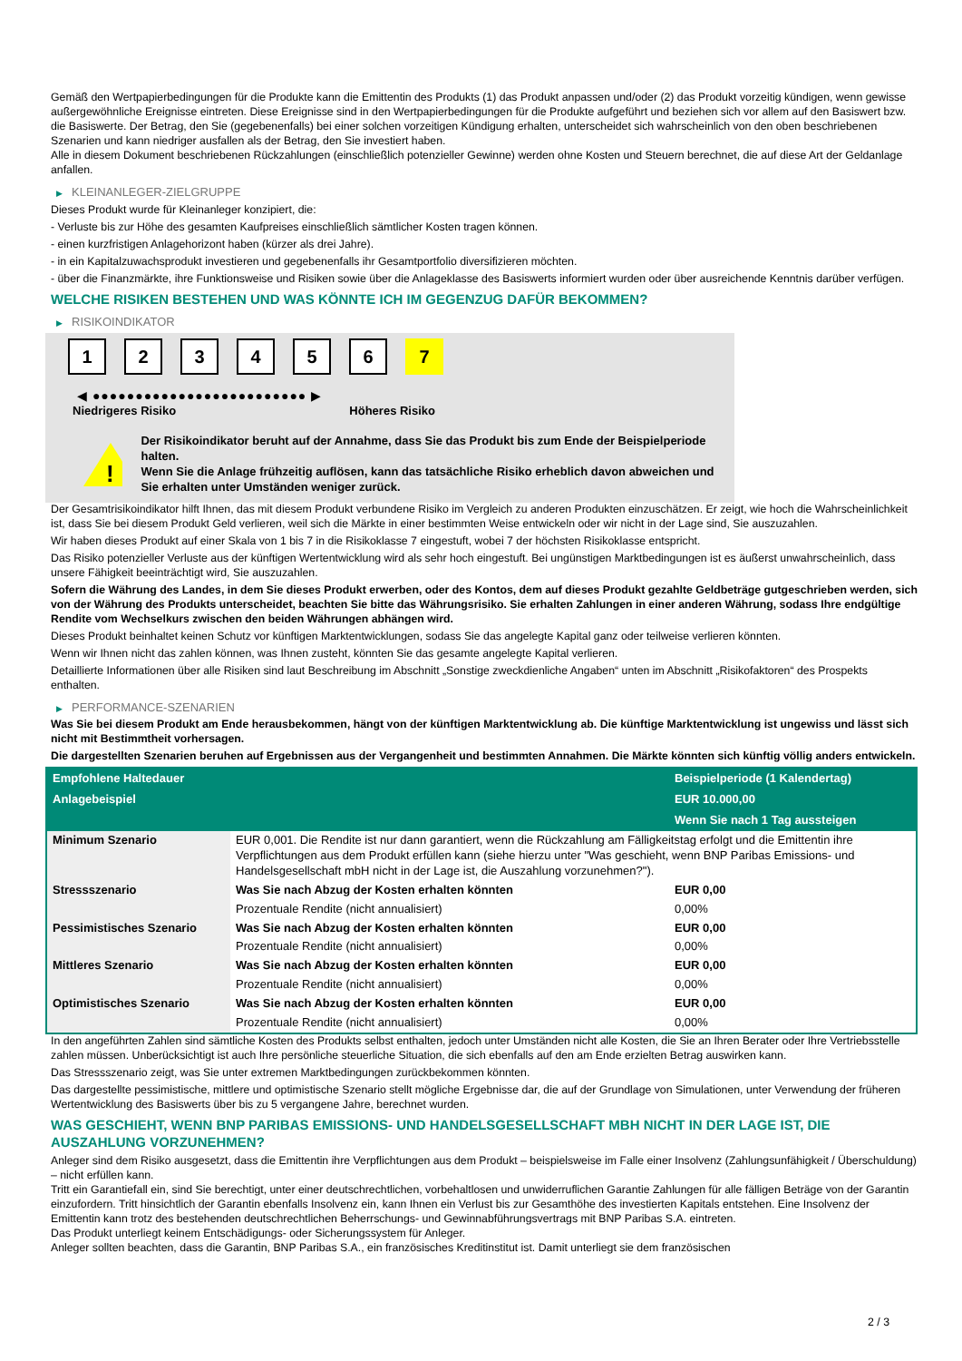Gemäß den Wertpapierbedingungen für die Produkte kann die Emittentin des Produkts (1) das Produkt anpassen und/oder (2) das Produkt vorzeitig kündigen, wenn gewisse außergewöhnliche Ereignisse eintreten. Diese Ereignisse sind in den Wertpapierbedingungen für die Produkte aufgeführt und beziehen sich vor allem auf den Basiswert bzw. die Basiswerte. Der Betrag, den Sie (gegebenenfalls) bei einer solchen vorzeitigen Kündigung erhalten, unterscheidet sich wahrscheinlich von den oben beschriebenen Szenarien und kann niedriger ausfallen als der Betrag, den Sie investiert haben.
Alle in diesem Dokument beschriebenen Rückzahlungen (einschließlich potenzieller Gewinne) werden ohne Kosten und Steuern berechnet, die auf diese Art der Geldanlage anfallen.
▶ KLEINANLEGER-ZIELGRUPPE
Dieses Produkt wurde für Kleinanleger konzipiert, die:
- Verluste bis zur Höhe des gesamten Kaufpreises einschließlich sämtlicher Kosten tragen können.
- einen kurzfristigen Anlagehorizont haben (kürzer als drei Jahre).
- in ein Kapitalzuwachsprodukt investieren und gegebenenfalls ihr Gesamtportfolio diversifizieren möchten.
- über die Finanzmärkte, ihre Funktionsweise und Risiken sowie über die Anlageklasse des Basiswerts informiert wurden oder über ausreichende Kenntnis darüber verfügen.
WELCHE RISIKEN BESTEHEN UND WAS KÖNNTE ICH IM GEGENZUG DAFÜR BEKOMMEN?
▶ RISIKOINDIKATOR
1 2 3 4 5 6 7
◀ ●●●●●●●●●●●●●●●●●●●●●●●●● ▶
Niedrigeres Risiko Höheres Risiko
!
Der Risikoindikator beruht auf der Annahme, dass Sie das Produkt bis zum Ende der Beispielperiode halten.
Wenn Sie die Anlage frühzeitig auflösen, kann das tatsächliche Risiko erheblich davon abweichen und Sie erhalten unter Umständen weniger zurück.
Der Gesamtrisikoindikator hilft Ihnen, das mit diesem Produkt verbundene Risiko im Vergleich zu anderen Produkten einzuschätzen. Er zeigt, wie hoch die Wahrscheinlichkeit ist, dass Sie bei diesem Produkt Geld verlieren, weil sich die Märkte in einer bestimmten Weise entwickeln oder wir nicht in der Lage sind, Sie auszuzahlen.
Wir haben dieses Produkt auf einer Skala von 1 bis 7 in die Risikoklasse 7 eingestuft, wobei 7 der höchsten Risikoklasse entspricht.
Das Risiko potenzieller Verluste aus der künftigen Wertentwicklung wird als sehr hoch eingestuft. Bei ungünstigen Marktbedingungen ist es äußerst unwahrscheinlich, dass unsere Fähigkeit beeinträchtigt wird, Sie auszuzahlen.
Sofern die Währung des Landes, in dem Sie dieses Produkt erwerben, oder des Kontos, dem auf dieses Produkt gezahlte Geldbeträge gutgeschrieben werden, sich von der Währung des Produkts unterscheidet, beachten Sie bitte das Währungsrisiko. Sie erhalten Zahlungen in einer anderen Währung, sodass Ihre endgültige Rendite vom Wechselkurs zwischen den beiden Währungen abhängen wird.
Dieses Produkt beinhaltet keinen Schutz vor künftigen Marktentwicklungen, sodass Sie das angelegte Kapital ganz oder teilweise verlieren könnten.
Wenn wir Ihnen nicht das zahlen können, was Ihnen zusteht, könnten Sie das gesamte angelegte Kapital verlieren.
Detaillierte Informationen über alle Risiken sind laut Beschreibung im Abschnitt „Sonstige zweckdienliche Angaben“ unten im Abschnitt „Risikofaktoren“ des Prospekts enthalten.
▶ PERFORMANCE-SZENARIEN
Was Sie bei diesem Produkt am Ende herausbekommen, hängt von der künftigen Marktentwicklung ab. Die künftige Marktentwicklung ist ungewiss und lässt sich nicht mit Bestimmtheit vorhersagen.
Die dargestellten Szenarien beruhen auf Ergebnissen aus der Vergangenheit und bestimmten Annahmen. Die Märkte könnten sich künftig völlig anders entwickeln.
| Empfohlene Haltedauer | | Beispielperiode (1 Kalendertag) |
| --- | --- | --- |
| Anlagebeispiel | | EUR 10.000,00 |
| | | Wenn Sie nach 1 Tag aussteigen |
| Minimum Szenario | EUR 0,001. Die Rendite ist nur dann garantiert, wenn die Rückzahlung am Fälligkeitstag erfolgt und die Emittentin ihre Verpflichtungen aus dem Produkt erfüllen kann (siehe hierzu unter "Was geschieht, wenn BNP Paribas Emissions- und Handelsgesellschaft mbH nicht in der Lage ist, die Auszahlung vorzunehmen?"). | |
| Stressszenario | Was Sie nach Abzug der Kosten erhalten könnten | EUR 0,00 |
| | Prozentuale Rendite (nicht annualisiert) | 0,00% |
| Pessimistisches Szenario | Was Sie nach Abzug der Kosten erhalten könnten | EUR 0,00 |
| | Prozentuale Rendite (nicht annualisiert) | 0,00% |
| Mittleres Szenario | Was Sie nach Abzug der Kosten erhalten könnten | EUR 0,00 |
| | Prozentuale Rendite (nicht annualisiert) | 0,00% |
| Optimistisches Szenario | Was Sie nach Abzug der Kosten erhalten könnten | EUR 0,00 |
| | Prozentuale Rendite (nicht annualisiert) | 0,00% |
In den angeführten Zahlen sind sämtliche Kosten des Produkts selbst enthalten, jedoch unter Umständen nicht alle Kosten, die Sie an Ihren Berater oder Ihre Vertriebsstelle zahlen müssen. Unberücksichtigt ist auch Ihre persönliche steuerliche Situation, die sich ebenfalls auf den am Ende erzielten Betrag auswirken kann.
Das Stressszenario zeigt, was Sie unter extremen Marktbedingungen zurückbekommen könnten.
Das dargestellte pessimistische, mittlere und optimistische Szenario stellt mögliche Ergebnisse dar, die auf der Grundlage von Simulationen, unter Verwendung der früheren Wertentwicklung des Basiswerts über bis zu 5 vergangene Jahre, berechnet wurden.
WAS GESCHIEHT, WENN BNP PARIBAS EMISSIONS- UND HANDELSGESELLSCHAFT MBH NICHT IN DER LAGE IST, DIE AUSZAHLUNG VORZUNEHMEN?
Anleger sind dem Risiko ausgesetzt, dass die Emittentin ihre Verpflichtungen aus dem Produkt – beispielsweise im Falle einer Insolvenz (Zahlungsunfähigkeit / Überschuldung) – nicht erfüllen kann.
Tritt ein Garantiefall ein, sind Sie berechtigt, unter einer deutschrechtlichen, vorbehaltlosen und unwiderruflichen Garantie Zahlungen für alle fälligen Beträge von der Garantin einzufordern. Tritt hinsichtlich der Garantin ebenfalls Insolvenz ein, kann Ihnen ein Verlust bis zur Gesamthöhe des investierten Kapitals entstehen. Eine Insolvenz der Emittentin kann trotz des bestehenden deutschrechtlichen Beherrschungs- und Gewinnabführungsvertrags mit BNP Paribas S.A. eintreten.
Das Produkt unterliegt keinem Entschädigungs- oder Sicherungssystem für Anleger.
Anleger sollten beachten, dass die Garantin, BNP Paribas S.A., ein französisches Kreditinstitut ist. Damit unterliegt sie dem französischen
2 / 3